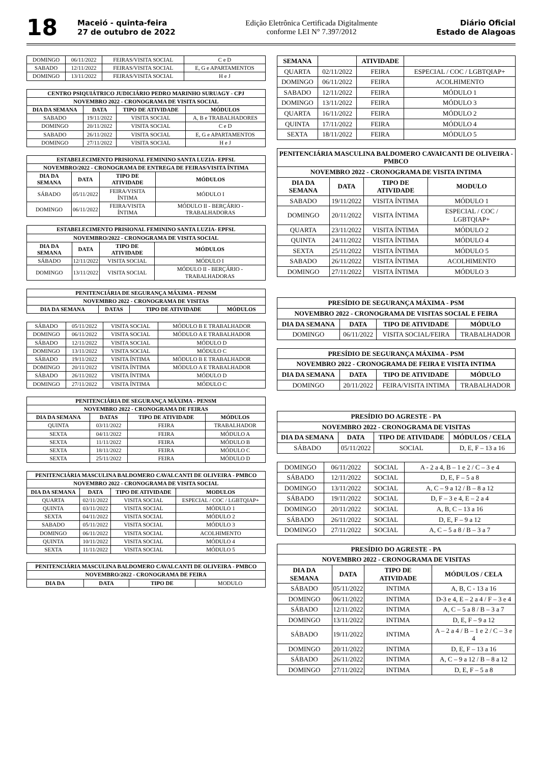18
Maceió - quinta-feira
27 de outubro de 2022
Edição Eletrônica Certificada Digitalmente
conforme LEI N° 7.397/2012
Diário Oficial
Estado de Alagoas
| DOMINGO | 06/11/2022 | FEIRAS/VISITA SOCIAL | C e D |
| SABADO | 12/11/2022 | FEIRAS/VISITA SOCIAL | E, G e APARTAMENTOS |
| DOMINGO | 13/11/2022 | FEIRAS/VISITA SOCIAL | H e J |
| CENTRO PSIQUIÁTRICO JUDICIÁRIO PEDRO MARINHO SURUAGY - CPJ | | | |
| --- | --- | --- | --- |
| NOVEMBRO 2022 - CRONOGRAMA DE VISITA SOCIAL | | | |
| DIA DA SEMANA | DATA | TIPO DE ATIVIDADE | MÓDULOS |
| SABADO | 19/11/2022 | VISITA SOCIAL | A, B e TRABALHADORES |
| DOMINGO | 20/11/2022 | VISITA SOCIAL | C e D |
| SABADO | 26/11/2022 | VISITA SOCIAL | E, G e APARTAMENTOS |
| DOMINGO | 27/11/2022 | VISITA SOCIAL | H e J |
| ESTABELECIMENTO PRISIONAL FEMININO SANTA LUZIA- EPFSL | | | |
| --- | --- | --- | --- |
| NOVEMBRO/2022 - CRONOGRAMA DE ENTREGA DE FEIRAS/VISITA ÍNTIMA | | | |
| DIA DA SEMANA | DATA | TIPO DE ATIVIDADE | MÓDULOS |
| SÁBADO | 05/11/2022 | FEIRA/VISITA ÍNTIMA | MÓDULO I |
| DOMINGO | 06/11/2022 | FEIRA/VISITA ÍNTIMA | MÓDULO II - BERÇÁRIO - TRABALHADORAS |
| ESTABELECIMENTO PRISIONAL FEMININO SANTA LUZIA- EPFSL | | | |
| --- | --- | --- | --- |
| NOVEMBRO/2022 - CRONOGRAMA DE VISITA SOCIAL | | | |
| DIA DA SEMANA | DATA | TIPO DE ATIVIDADE | MÓDULOS |
| SÁBADO | 12/11/2022 | VISITA SOCIAL | MÓDULO I |
| DOMINGO | 13/11/2022 | VISITA SOCIAL | MÓDULO II - BERÇÁRIO - TRABALHADORAS |
| PENITENCIÁRIA DE SEGURANÇA MÁXIMA - PENSM | | | |
| --- | --- | --- | --- |
| NOVEMBRO 2022 - CRONOGRAMA DE VISITAS | | | |
| DIA DA SEMANA | DATAS | TIPO DE ATIVIDADE | MÓDULOS |
| SÁBADO | 05/11/2022 | VISITA SOCIAL | MÓDULO B E TRABALHADOR |
| DOMINGO | 06/11/2022 | VISITA SOCIAL | MÓDULO A E TRABALHADOR |
| SÁBADO | 12/11/2022 | VISITA SOCIAL | MÓDULO D |
| DOMINGO | 13/11/2022 | VISITA SOCIAL | MÓDULO C |
| SÁBADO | 19/11/2022 | VISITA ÍNTIMA | MÓDULO B E TRABALHADOR |
| DOMINGO | 20/11/2022 | VISITA ÍNTIMA | MÓDULO A E TRABALHADOR |
| SÁBADO | 26/11/2022 | VISITA ÍNTIMA | MÓDULO D |
| DOMINGO | 27/11/2022 | VISITA ÍNTIMA | MÓDULO C |
| PENITENCIÁRIA DE SEGURANÇA MÁXIMA - PENSM | | | |
| --- | --- | --- | --- |
| NOVEMBRO 2022 - CRONOGRAMA DE FEIRAS | | | |
| DIA DA SEMANA | DATAS | TIPO DE ATIVIDADE | MÓDULOS |
| QUINTA | 03/11/2022 | FEIRA | TRABALHADOR |
| SEXTA | 04/11/2022 | FEIRA | MÓDULO A |
| SEXTA | 11/11/2022 | FEIRA | MÓDULO B |
| SEXTA | 18/11/2022 | FEIRA | MÓDULO C |
| SEXTA | 25/11/2022 | FEIRA | MÓDULO D |
| PENITENCIÁRIA MASCULINA BALDOMERO CAVALCANTI DE OLIVEIRA - PMBCO | | | |
| --- | --- | --- | --- |
| NOVEMBRO 2022 - CRONOGRAMA DE VISITA SOCIAL | | | |
| DIA DA SEMANA | DATA | TIPO DE ATIVIDADE | MODULOS |
| QUARTA | 02/11/2022 | VISITA SOCIAL | ESPECIAL / COC / LGBTQIAP+ |
| QUINTA | 03/11/2022 | VISITA SOCIAL | MÓDULO 1 |
| SEXTA | 04/11/2022 | VISITA SOCIAL | MÓDULO 2 |
| SABADO | 05/11/2022 | VISITA SOCIAL | MÓDULO 3 |
| DOMINGO | 06/11/2022 | VISITA SOCIAL | ACOLHIMENTO |
| QUINTA | 10/11/2022 | VISITA SOCIAL | MÓDULO 4 |
| SEXTA | 11/11/2022 | VISITA SOCIAL | MÓDULO 5 |
| PENITENCIÁRIA MASCULINA BALDOMERO CAVALCANTI DE OLIVEIRA - PMBCO | | | |
| --- | --- | --- | --- |
| NOVEMBRO/2022 - CRONOGRAMA DE FEIRA | | | |
| DIA DA | DATA | TIPO DE | MODULO |
| SEMANA | | ATIVIDADE | |
| --- | --- | --- | --- |
| QUARTA | 02/11/2022 | FEIRA | ESPECIAL / COC / LGBTQIAP+ |
| DOMINGO | 06/11/2022 | FEIRA | ACOLHIMENTO |
| SABADO | 12/11/2022 | FEIRA | MÓDULO 1 |
| DOMINGO | 13/11/2022 | FEIRA | MÓDULO 3 |
| QUARTA | 16/11/2022 | FEIRA | MÓDULO 2 |
| QUINTA | 17/11/2022 | FEIRA | MÓDULO 4 |
| SEXTA | 18/11/2022 | FEIRA | MÓDULO 5 |
| PENITENCIÁRIA MASCULINA BALDOMERO CAVAICANTI DE OLIVEIRA - PMBCO | | | |
| --- | --- | --- | --- |
| NOVEMBRO 2022 - CRONOGRAMA DE VISITA INTIMA | | | |
| DIA DA SEMANA | DATA | TIPO DE ATIVIDADE | MODULO |
| SABADO | 19/11/2022 | VISITA ÍNTIMA | MÓDULO 1 |
| DOMINGO | 20/11/2022 | VISITA ÍNTIMA | ESPECIAL / COC / LGBTQIAP+ |
| QUARTA | 23/11/2022 | VISITA ÍNTIMA | MÓDULO 2 |
| QUINTA | 24/11/2022 | VISITA ÍNTIMA | MÓDULO 4 |
| SEXTA | 25/11/2022 | VISITA ÍNTIMA | MÓDULO 5 |
| SABADO | 26/11/2022 | VISITA ÍNTIMA | ACOLHIMENTO |
| DOMINGO | 27/11/2022 | VISITA ÍNTIMA | MÓDULO 3 |
| PRESÍDIO DE SEGURANÇA MÁXIMA - PSM | | | |
| --- | --- | --- | --- |
| NOVEMBRO 2022 - CRONOGRAMA DE VISITAS SOCIAL E FEIRA | | | |
| DIA DA SEMANA | DATA | TIPO DE ATIVIDADE | MÓDULO |
| DOMINGO | 06/11/2022 | VISITA SOCIAL/FEIRA | TRABALHADOR |
| PRESÍDIO DE SEGURANÇA MÁXIMA - PSM | | | |
| --- | --- | --- | --- |
| NOVEMBRO 2022 - CRONOGRAMA DE FEIRA E VISITA INTIMA | | | |
| DIA DA SEMANA | DATA | TIPO DE ATIVIDADE | MÓDULO |
| DOMINGO | 20/11/2022 | FEIRA/VISITA INTIMA | TRABALHADOR |
| PRESÍDIO DO AGRESTE - PA | | | |
| --- | --- | --- | --- |
| NOVEMBRO 2022 - CRONOGRAMA DE VISITAS | | | |
| DIA DA SEMANA | DATA | TIPO DE ATIVIDADE | MÓDULOS / CELA |
| SÁBADO | 05/11/2022 | SOCIAL | D, E, F – 13 a 16 |
| DOMINGO | 06/11/2022 | SOCIAL | A - 2 a 4, B – 1 e 2 / C – 3 e 4 |
| SÁBADO | 12/11/2022 | SOCIAL | D, E, F – 5 a 8 |
| DOMINGO | 13/11/2022 | SOCIAL | A, C – 9 a 12 / B – 8 a 12 |
| SÁBADO | 19/11/2022 | SOCIAL | D, F – 3 e 4, E – 2 a 4 |
| DOMINGO | 20/11/2022 | SOCIAL | A, B, C – 13 a 16 |
| SÁBADO | 26/11/2022 | SOCIAL | D, E, F – 9 a 12 |
| DOMINGO | 27/11/2022 | SOCIAL | A, C – 5 a 8 / B – 3 a 7 |
| PRESÍDIO DO AGRESTE - PA | | | |
| --- | --- | --- | --- |
| NOVEMBRO 2022 - CRONOGRAMA DE VISITAS | | | |
| DIA DA SEMANA | DATA | TIPO DE ATIVIDADE | MÓDULOS / CELA |
| SÁBADO | 05/11/2022 | INTIMA | A, B, C - 13 a 16 |
| DOMINGO | 06/11/2022 | INTIMA | D-3 e 4, E – 2 a 4 / F – 3 e 4 |
| SÁBADO | 12/11/2022 | INTIMA | A, C – 5 a 8 / B – 3 a 7 |
| DOMINGO | 13/11/2022 | INTIMA | D, E, F – 9 a 12 |
| SÁBADO | 19/11/2022 | INTIMA | A – 2 a 4 / B – 1 e 2 / C – 3 e 4 |
| DOMINGO | 20/11/2022 | INTIMA | D, E, F – 13 a 16 |
| SÁBADO | 26/11/2022 | INTIMA | A, C – 9 a 12 / B – 8 a 12 |
| DOMINGO | 27/11/2022 | INTIMA | D, E, F – 5 a 8 |